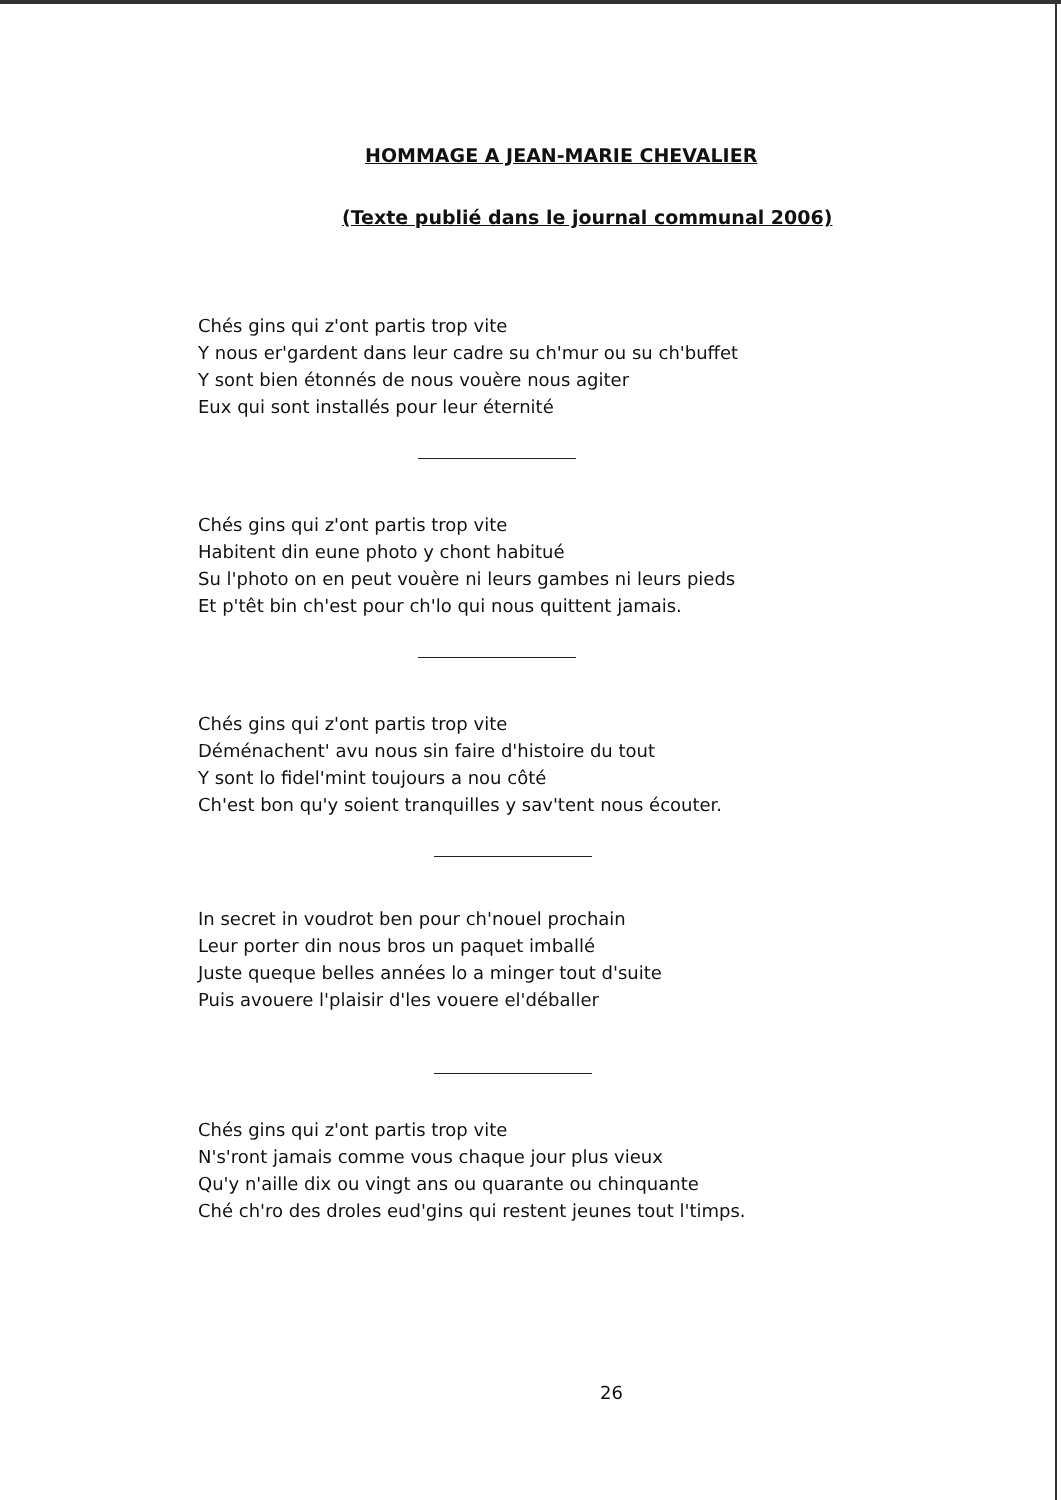HOMMAGE A JEAN-MARIE CHEVALIER
(Texte publié dans le journal communal 2006)
Chés gins qui z'ont partis trop vite
Y nous er'gardent dans leur cadre su ch'mur ou su ch'buffet
Y sont bien étonnés de nous vouère nous agiter
Eux qui sont installés pour leur éternité
Chés gins qui z'ont partis trop vite
Habitent din eune photo y chont habitué
Su l'photo on en peut vouère ni leurs gambes ni leurs pieds
Et p'têt bin ch'est pour ch'lo qui nous quittent jamais.
Chés gins qui z'ont partis trop vite
Déménachent' avu nous sin faire d'histoire du tout
Y sont lo fidel'mint toujours a nou côté
Ch'est bon qu'y soient tranquilles y sav'tent nous écouter.
In secret in voudrot ben pour ch'nouel prochain
Leur porter din nous bros un paquet imballé
Juste queque belles années lo a minger tout d'suite
Puis avouere l'plaisir d'les vouere el'déballer
Chés gins qui z'ont partis trop vite
N's'ront jamais comme vous chaque jour plus vieux
Qu'y n'aille dix ou vingt ans ou quarante ou chinquante
Ché ch'ro des droles eud'gins qui restent jeunes tout l'timps.
26